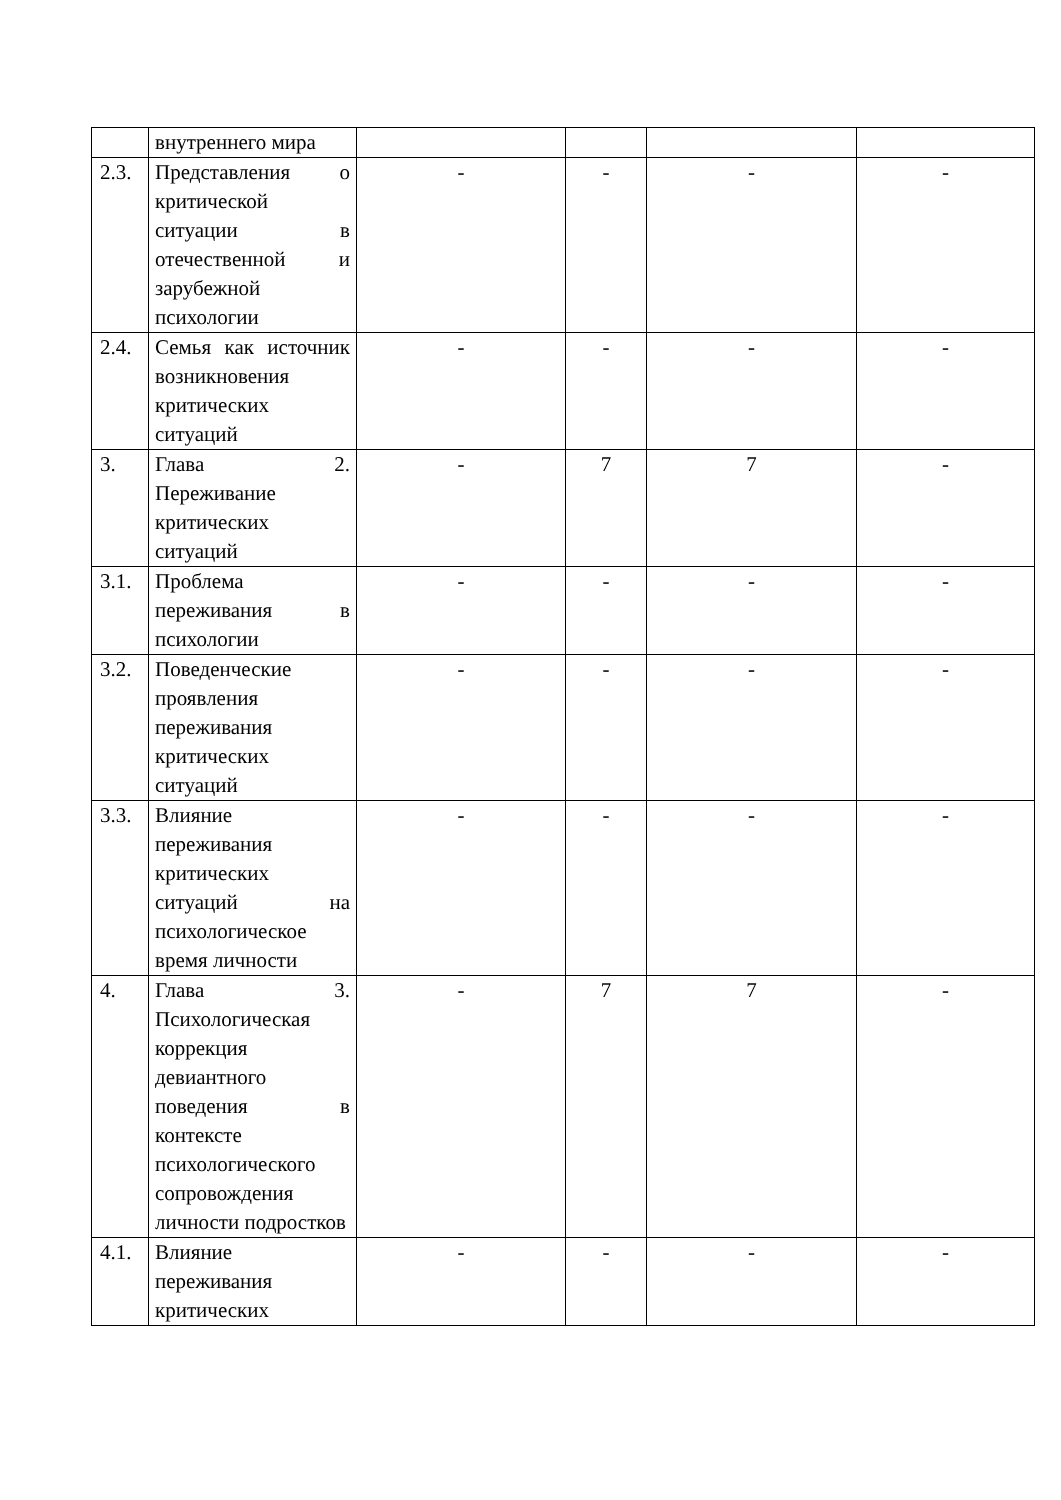| | внутреннего мира | | | | |
| 2.3. | Представления о критической ситуации в отечественной и зарубежной психологии | - | - | - | - |
| 2.4. | Семья как источник возникновения критических ситуаций | - | - | - | - |
| 3. | Глава 2. Переживание критических ситуаций | - | 7 | 7 | - |
| 3.1. | Проблема переживания в психологии | - | - | - | - |
| 3.2. | Поведенческие проявления переживания критических ситуаций | - | - | - | - |
| 3.3. | Влияние переживания критических ситуаций на психологическое время личности | - | - | - | - |
| 4. | Глава 3. Психологическая коррекция девиантного поведения в контексте психологического сопровождения личности подростков | - | 7 | 7 | - |
| 4.1. | Влияние переживания критических | - | - | - | - |